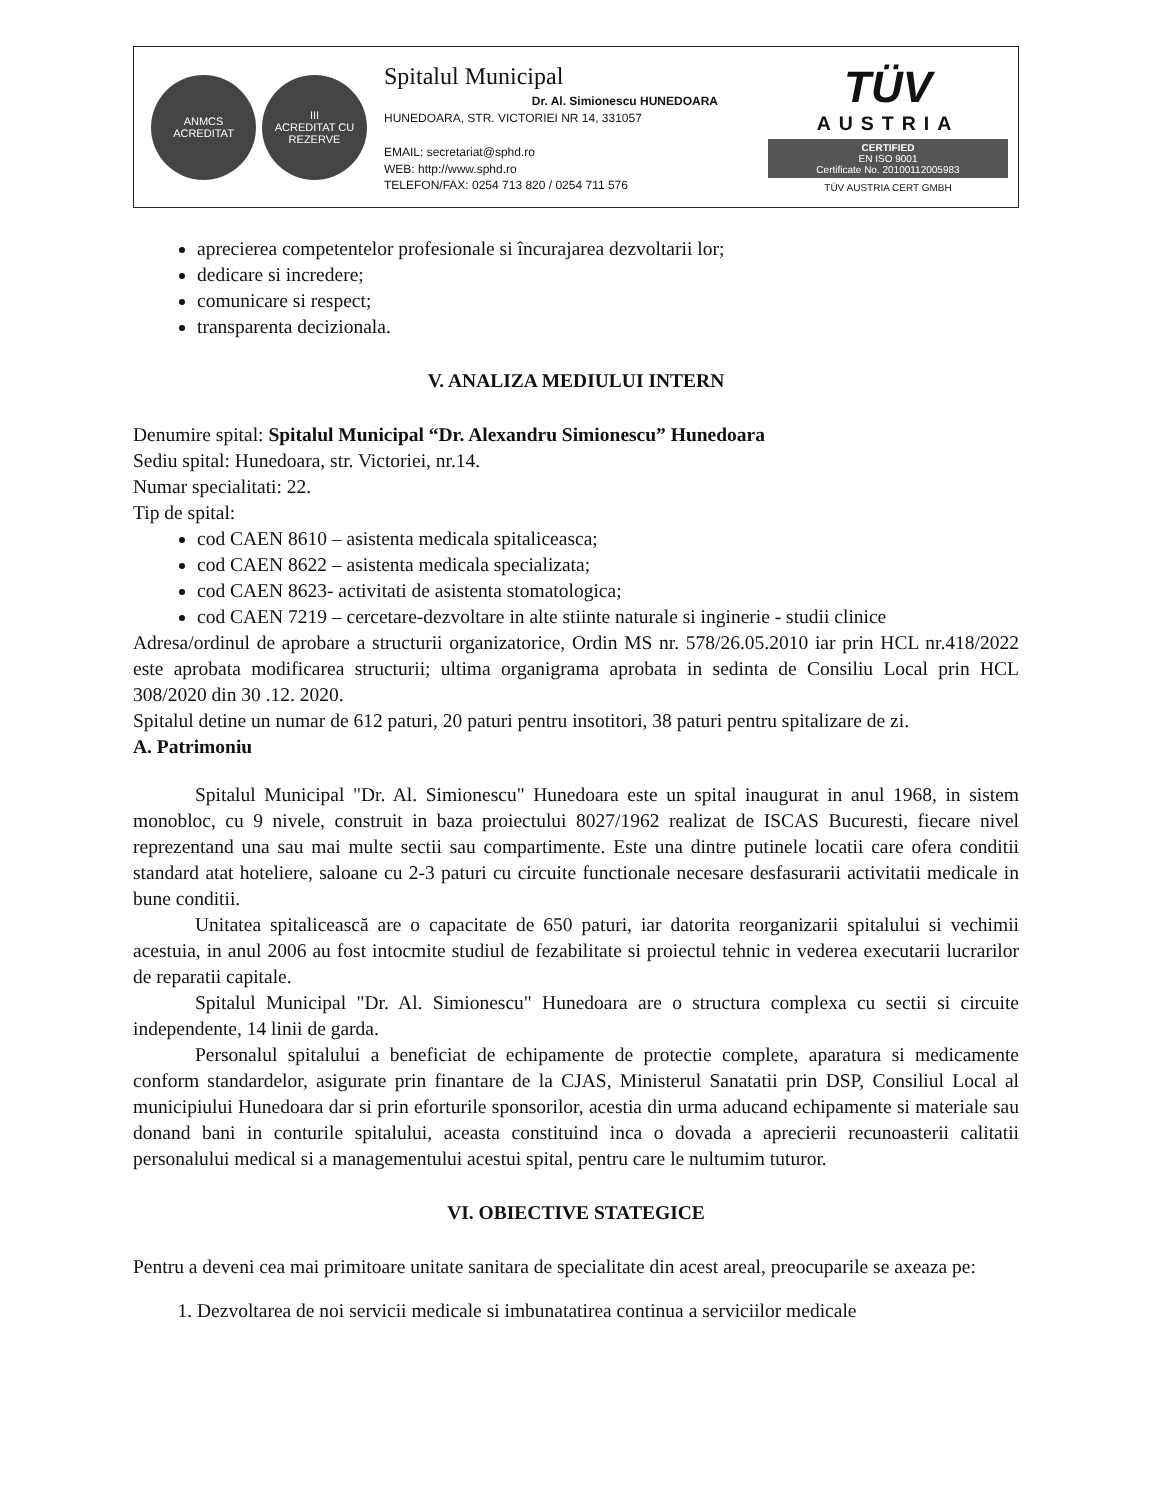ANMCS
ACREDITAT
III
ACREDITAT CU REZERVE
Spitalul Municipal
Dr. Al. Simionescu HUNEDOARA
HUNEDOARA, STR. VICTORIEI NR 14, 331057
EMAIL: secretariat@sphd.ro
WEB: http://www.sphd.ro
TELEFON/FAX: 0254 713 820 / 0254 711 576
TÜV
AUSTRIA
CERTIFIED
EN ISO 9001
Certificate No. 20100112005983
TÜV AUSTRIA CERT GMBH
aprecierea competentelor profesionale si încurajarea dezvoltarii lor;
dedicare si incredere;
comunicare si respect;
transparenta decizionala.
V. ANALIZA MEDIULUI INTERN
Denumire spital: Spitalul Municipal “Dr. Alexandru Simionescu” Hunedoara
Sediu spital: Hunedoara, str. Victoriei, nr.14.
Numar specialitati: 22.
Tip de spital:
cod CAEN 8610 – asistenta medicala spitaliceasca;
cod CAEN 8622 – asistenta medicala specializata;
cod CAEN 8623- activitati de asistenta stomatologica;
cod CAEN 7219 – cercetare-dezvoltare in alte stiinte naturale si inginerie - studii clinice
Adresa/ordinul de aprobare a structurii organizatorice, Ordin MS nr. 578/26.05.2010 iar prin HCL nr.418/2022 este aprobata modificarea structurii; ultima organigrama aprobata in sedinta de Consiliu Local prin HCL 308/2020 din 30 .12. 2020.
Spitalul detine un numar de 612 paturi, 20 paturi pentru insotitori, 38 paturi pentru spitalizare de zi.
A. Patrimoniu
Spitalul Municipal "Dr. Al. Simionescu" Hunedoara este un spital inaugurat in anul 1968, in sistem monobloc, cu 9 nivele, construit in baza proiectului 8027/1962 realizat de ISCAS Bucuresti, fiecare nivel reprezentand una sau mai multe sectii sau compartimente. Este una dintre putinele locatii care ofera conditii standard atat hoteliere, saloane cu 2-3 paturi cu circuite functionale necesare desfasurarii activitatii medicale in bune conditii.
Unitatea spitalicească are o capacitate de 650 paturi, iar datorita reorganizarii spitalului si vechimii acestuia, in anul 2006 au fost intocmite studiul de fezabilitate si proiectul tehnic in vederea executarii lucrarilor de reparatii capitale.
Spitalul Municipal "Dr. Al. Simionescu" Hunedoara are o structura complexa cu sectii si circuite independente, 14 linii de garda.
Personalul spitalului a beneficiat de echipamente de protectie complete, aparatura si medicamente conform standardelor, asigurate prin finantare de la CJAS, Ministerul Sanatatii prin DSP, Consiliul Local al municipiului Hunedoara dar si prin eforturile sponsorilor, acestia din urma aducand echipamente si materiale sau donand bani in conturile spitalului, aceasta constituind inca o dovada a aprecierii recunoasterii calitatii personalului medical si a managementului acestui spital, pentru care le nultumim tuturor.
VI. OBIECTIVE STATEGICE
Pentru a deveni cea mai primitoare unitate sanitara de specialitate din acest areal, preocuparile se axeaza pe:
1. Dezvoltarea de noi servicii medicale si imbunatatirea continua a serviciilor medicale